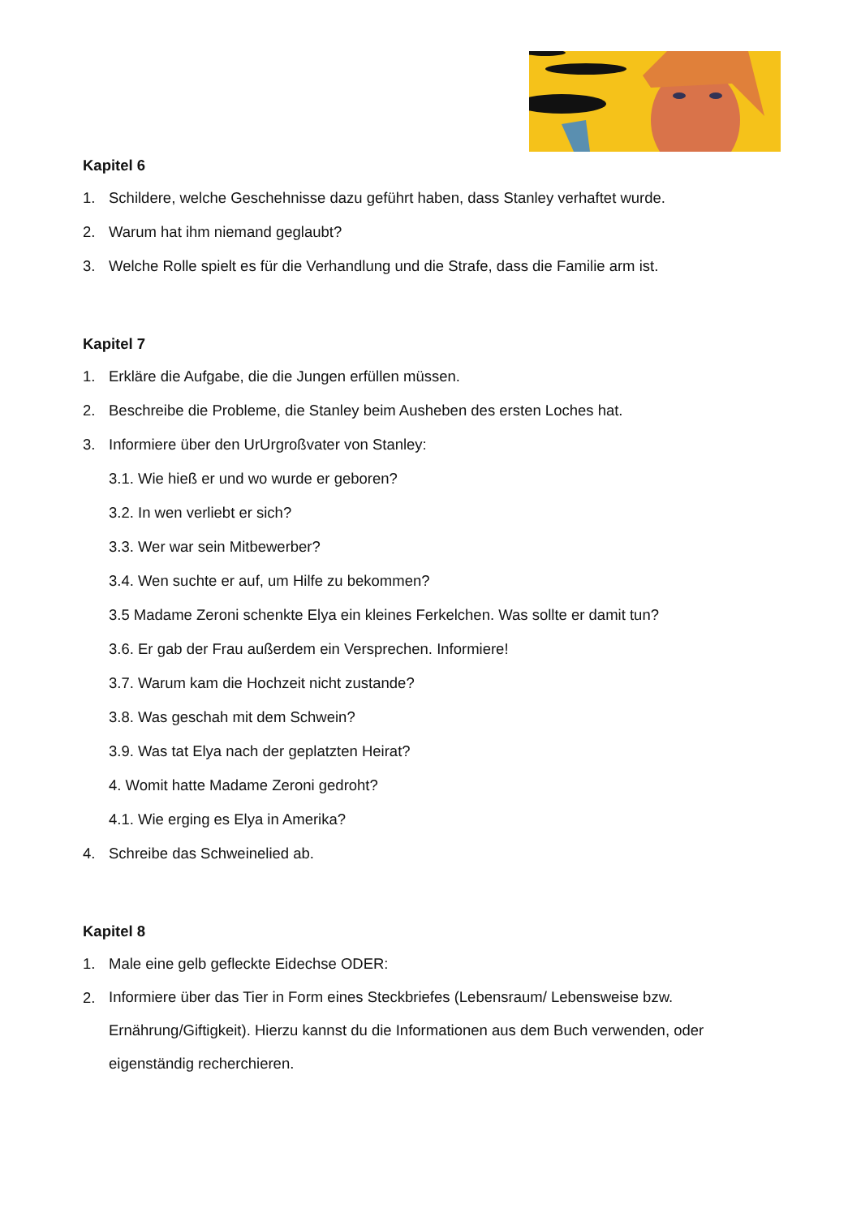Kapitel 6
1. Schildere, welche Geschehnisse dazu geführt haben, dass Stanley verhaftet wurde.
2. Warum hat ihm niemand geglaubt?
3. Welche Rolle spielt es für die Verhandlung und die Strafe, dass die Familie arm ist.
Kapitel 7
1. Erkläre die Aufgabe, die die Jungen erfüllen müssen.
2. Beschreibe die Probleme, die Stanley beim Ausheben des ersten Loches hat.
3. Informiere über den UrUrgroßvater von Stanley:
3.1. Wie hieß er und wo wurde er geboren?
3.2. In wen verliebt er sich?
3.3. Wer war sein Mitbewerber?
3.4. Wen suchte er auf, um Hilfe zu bekommen?
3.5 Madame Zeroni schenkte Elya ein kleines Ferkelchen. Was sollte er damit tun?
3.6. Er gab der Frau außerdem ein Versprechen. Informiere!
3.7. Warum kam die Hochzeit nicht zustande?
3.8. Was geschah mit dem Schwein?
3.9. Was tat Elya nach der geplatzten Heirat?
4. Womit hatte Madame Zeroni gedroht?
4.1. Wie erging es Elya in Amerika?
4. Schreibe das Schweinelied ab.
Kapitel 8
1. Male eine gelb gefleckte Eidechse ODER:
2. Informiere über das Tier in Form eines Steckbriefes (Lebensraum/ Lebensweise bzw. Ernährung/Giftigkeit). Hierzu kannst du die Informationen aus dem Buch verwenden, oder eigenständig recherchieren.